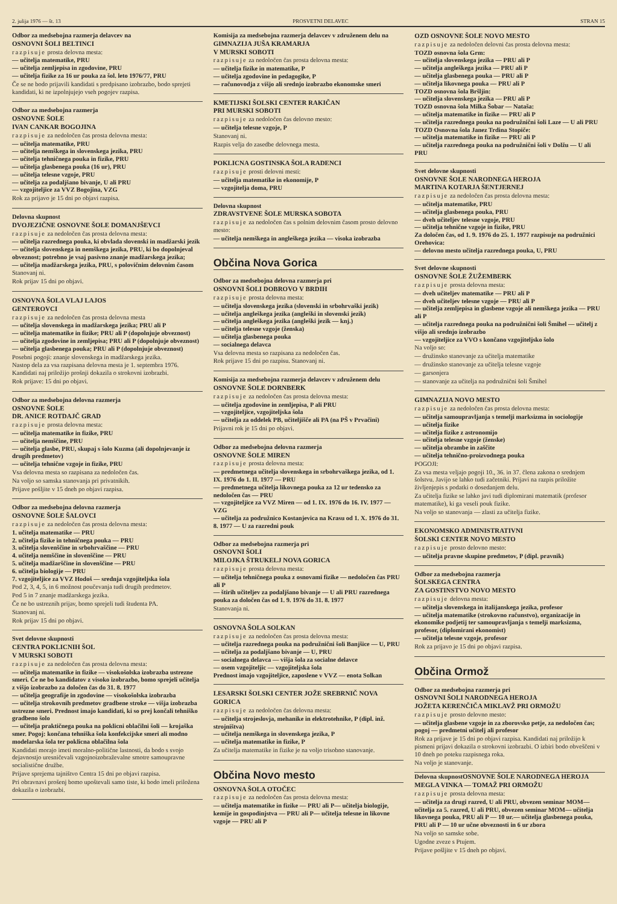2. julija 1976 — št. 13 PROSVETNI DELAVEC STRAN 15
Odbor za medsebojna razmerja delavcev na
OSNOVNI ŠOLI BELTINCI
razpisuje prosta delovna mesta:
— učitelja matematike, PRU
— učitelja zemljepisa in zgodovine, PRU
— učitelja fizike za 16 ur pouka za šol. leto 1976/77, PRU
Če se ne bodo prijavili kandidati s predpisano izobrazbo, bodo sprejeti kandidati, ki ne izpolnjujejo vseh pogojev razpisa.
Odbor za medsebojna razmerja
OSNOVNE ŠOLE
IVAN CANKAR BOGOJINA
razpisuje za nedoločen čas prosta delovna mesta:
— učitelja matematike, PRU
— učitelja nemškega in slovenskega jezika, PRU
— učitelja tehničnega pouka in fizike, PRU
— učitelja glasbenega pouka (16 ur), PRU
— učitelja telesne vzgoje, PRU
— učitelja za podaljšano bivanje, U ali PRU
— vzgojiteljice za VVZ Bogojina, VZG
Rok za prijavo je 15 dni po objavi razpisa.
Delovna skupnost
DVOJEZIČNE OSNOVNE ŠOLE DOMANJŠEVCI
razpisuje za nedoločen čas prosta delovna mesta:
— učitelja razrednega pouka, ki obvlada slovenski in madžarski jezik
— učitelja slovenskega in nemškega jezika, PRU, ki bo dopolnjeval obveznost; potrebno je vsaj pasivno znanje madžarskega jezika;
— učitelja madžarskega jezika, PRU, s polovičnim delovnim časom
Stanovanj ni.
Rok prijav 15 dni po objavi.
OSNOVNA ŠOLA VLAJ LAJOS
GENTEROVCI
razpisuje za nedoločen čas prosta delovna mesta
— učitelja slovenskega in madžarskega jezika; PRU ali P
— učitelja matematike in fizike; PRU ali P (dopolnjuje obveznost)
— učitelja zgodovine in zemljepisa; PRU ali P (dopolnjuje obveznost)
— učitelja glasbenega pouka; PRU ali P (dopolnjuje obveznost)
Posebni pogoji: znanje slovenskega in madžarskega jezika.
Nastop dela za vsa razpisana delovna mesta je 1. septembra 1976. Kandidati naj priložijo prošnji dokazila o strokovni izobrazbi.
Rok prijave: 15 dni po objavi.
Odbor za medsebojna delovna razmerja
OSNOVNE ŠOLE
DR. ANICE ROTDAJČ GRAD
razpisuje prosta delovna mesta:
— učitelja matematike in fizike, PRU
— učitelja nemščine, PRU
— učitelja glasbe, PRU, skupaj s šolo Kuzma (ali dopolnjevanje iz drugih predmetov)
— učitelja tehnične vzgoje in fizike, PRU
Vsa delovna mesta so razpisana za nedoločen čas.
Na voljo so samska stanovanja pri privatnikih.
Prijave pošljite v 15 dneh po objavi razpisa.
Odbor za medsebojna delovna razmerja
OSNOVNE ŠOLE ŠALOVCI
razpisuje za nedoločen čas prosta delovna mesta:
1. učitelja matematike — PRU
2. učitelja fizike in tehničnega pouka — PRU
3. učitelja slovenščine in srbohrvaščine — PRU
4. učitelja nemščine in slovenščine — PRU
5. učitelja madžarščine in slovenščine — PRU
6. učitelja biologije — PRU
7. vzgojiteljice za VVZ Hodoš — srednja vzgojiteljska šola
Pod 2, 3, 4, 5, in 6 možnost poučevanja tudi drugih predmetov.
Pod 5 in 7 znanje madžarskega jezika.
Če ne bo ustreznih prijav, bomo sprejeli tudi študenta PA.
Stanovanj ni.
Rok prijav 15 dni po objavi.
Svet delovne skupnosti
CENTRA POKLICNIH ŠOL
V MURSKI SOBOTI
razpisuje za nedoločen čas prosta delovna mesta:
— učitelja matematike in fizike — visokošolska izobrazba ustrezne smeri. Če ne bo kandidatov z visoko izobrazbo, bomo sprejeli učitelja z višjo izobrazbo za določen čas do 31. 8. 1977
— učitelja geografije in zgodovine — visokošolska izobrazba
— učitelja strokovnih predmetov gradbene stroke — višja izobrazba ustrezne smeri. Prednost imajo kandidati, ki so prej končali tehniško gradbeno šolo
— učitelja praktičnega pouka na poklicni oblačilni šoli — krojaška smer. Pogoj: končana tehniška šola konfekcijske smeri ali modno modelarska šola ter poklicna oblačilna šola
Kandidati morajo imeti moralno-politične lastnosti, da bodo s svojo dejavnostjo uresničevali vzgojnoizobraževalne smotre samoupravne socialistične družbe.
Prijave sprejema tajništvo Centra 15 dni po objavi razpisa.
Pri obravnavi prošenj bomo upoštevali samo tiste, ki bodo imeli priložena dokazila o izobrazbi.
Komisija za medsebojna razmerja delavcev v združenem delu na
GIMNAZIJA JUŠA KRAMARJA
V MURSKI SOBOTI
razpisuje za nedoločen čas prosta delovna mesta:
— učitelja fizike in matematike, P
— učitelja zgodovine in pedagogike, P
— računovodja z višjo ali srednjo izobrazbo ekonomske smeri
KMETIJSKI ŠOLSKI CENTER RAKIČAN
PRI MURSKI SOBOTI
razpisuje za nedoločen čas delovno mesto:
— učitelja telesne vzgoje, P
Stanovanj ni.
Razpis velja do zasedbe delovnega mesta.
POKLICNA GOSTINSKA ŠOLA RADENCI
razpisuje prosti delovni mesti:
— učitelja matematike in ekonomije, P
— vzgojitelja doma, PRU
Delovna skupnost
ZDRAVSTVENE ŠOLE MURSKA SOBOTA
razpisuje za nedoločen čas s polnim delovnim časom prosto delovno mesto:
— učitelja nemškega in angleškega jezika — visoka izobrazba
Občina Nova Gorica
Odbor za medsebojna delovna razmerja pri
OSNOVNI ŠOLI DOBROVO V BRDIH
razpisuje prosta delovna mesta:
— učitelja slovenskega jezika (slovenski in srbohrvaški jezik)
— učitelja angleškega jezika (angleški in slovenski jezik)
— učitelja angleškega jezika (angleški jezik — knj.)
— učitelja telesne vzgoje (ženska)
— učitelja glasbenega pouka
— socialnega delavca
Vsa delovna mesta so razpisana za nedoločen čas.
Rok prijave 15 dni po razpisu. Stanovanj ni.
Komisija za medsebojna razmerja delavcev v združenem delu
OSNOVNE ŠOLE DORNBERK
razpisuje za nedoločen čas prosta delovna mesta:
— učitelja zgodovine in zemljepisa, P ali PRU
— vzgojiteljice, vzgojiteljska šola
— učitelja za oddelek PB, učiteljišče ali PA (na PŠ v Prvačini)
Prijavni rok je 15 dni po objavi.
Odbor za medsebojna delovna razmerja
OSNOVNE ŠOLE MIREN
razpisuje prosta delovna mesta:
— predmetnega učitelja slovenskega in srbohrvaškega jezika, od 1. IX. 1976 do 1. II. 1977 — PRU
— predmetnega učitelja likovnega pouka za 12 ur tedensko za nedoločen čas — PRU
— vzgojiteljice za VVZ Miren — od 1. IX. 1976 do 16. IV. 1977 — VZG
— učitelja za podružnico Kostanjevica na Krasu od 1. X. 1976 do 31. 8. 1977 — U za razredni pouk
Odbor za medsebojna razmerja pri
OSNOVNI ŠOLI
MILOJKA ŠTRUKELJ NOVA GORICA
razpisuje prosta delovna mesta:
— učitelja tehničnega pouka z osnovami fizike — nedoločen čas PRU ali P
— štirih učiteljev za podaljšano bivanje — U ali PRU razrednega pouka za določen čas od 1. 9. 1976 do 31. 8. 1977
Stanovanja ni.
OSNOVNA ŠOLA SOLKAN
razpisuje za nedoločen čas prosta delovna mesta:
— učitelja razrednega pouka na podružnični šoli Banjšice — U, PRU
— učitelja za podaljšano bivanje — U, PRU
— socialnega delavca — višja šola za socialne delavce
— osem vzgojiteljic — vzgojiteljska šola
Prednost imajo vzgojiteljice, zaposlene v VVZ — enota Solkan
LESARSKI ŠOLSKI CENTER JOŽE SREBRNIČ NOVA GORICA
razpisuje za nedoločen čas delovna mesta:
— učitelja strojeslovja, mehanike in elektrotehnike, P (dipl. inž. strojništva)
— učitelja nemškega in slovenskega jezika, P
— učitelja matematike in fizike, P
Za učitelja matematike in fizike je na voljo trisobno stanovanje.
Občina Novo mesto
OSNOVNA ŠOLA OTOČEC
razpisuje za nedoločen čas prosta delovna mesta:
— učitelja matematike in fizike — PRU ali P— učitelja biologije, kemije in gospodinjstva — PRU ali P— učitelja telesne in likovne vzgoje — PRU ali P
OZD OSNOVNE ŠOLE NOVO MESTO
razpisuje za nedoločen delovni čas prosta delovna mesta:
TOZD osnovna šola Grm:
— učitelja slovenskega jezika — PRU ali P
— učitelja angleškega jezika — PRU ali P
— učitelja glasbenega pouka — PRU ali P
— učitelja likovnega pouka — PRU ali P
TOZD osnovna šola Bršljin:
— učitelja slovenskega jezika — PRU ali P
TOZD osnovna šola Milka Šobar — Nataša:
— učitelja matematike in fizike — PRU ali P
— učitelja razrednega pouka na podružnični šoli Laze — U ali PRU
TOZD Osnovna šola Janez Trdina Stopiče:
— učitelja matematike in fizike — PRU ali P
— učitelja razrednega pouka na podružnični šoli v Dolžu — U ali PRU
Svet delovne skupnosti
OSNOVNE ŠOLE NARODNEGA HEROJA
MARTINA KOTARJA ŠENTJERNEJ
razpisuje za nedoločen čas prosta delovna mesta:
— učitelja matematike, PRU
— učitelja glasbenega pouka, PRU
— dveh učiteljev telesne vzgoje, PRU
— učitelja tehnične vzgoje in fizike, PRU
Za določen čas, od 1. 9. 1976 do 25. 1. 1977 razpisuje na podružnici Orehovica:
— delovno mesto učitelja razrednega pouka, U, PRU
Svet delovne skupnosti
OSNOVNE ŠOLE ŽUŽEMBERK
razpisuje prosta delovna mesta:
— dveh učiteljev matematike — PRU ali P
— dveh učiteljev telesne vzgoje — PRU ali P
— učitelja zemljepisa in glasbene vzgoje ali nemškega jezika — PRU ali P
— učitelja razrednega pouka na podružnični šoli Šmihel — učitelj z višjo ali srednjo izobrazbo
— vzgojiteljice za VVO s končano vzgojiteljsko šolo
Na voljo so:
— družinsko stanovanje za učitelja matematike
— družinsko stanovanje za učitelja telesne vzgoje
— garsonjera
— stanovanje za učitelja na podružnični šoli Šmihel
GIMNAZIJA NOVO MESTO
razpisuje za nedoločen čas prosta delovna mesta:
— učitelja samoupravljanja s temelji marksizma in sociologije
— učitelja fizike
— učitelja fizike z astronomijo
— učitelja telesne vzgoje (ženske)
— učitelja obrambe in zaščite
— učitelja tehnično-proizvodnega pouka
POGOJI:
Za vsa mesta veljajo pogoji 10., 36. in 37. člena zakona o srednjem šolstvu. Javijo se lahko tudi začetniki. Prijavi na razpis priložite življenjepis s podatki o dosedanjem delu.
Za učitelja fizike se lahko javi tudi diplomirani matematik (profesor matematike), ki ga veseli pouk fizike.
Na voljo so stanovanja — zlasti za učitelja fizike.
EKONOMSKO ADMINISTRATIVNI
ŠOLSKI CENTER NOVO MESTO
razpisuje prosto delovno mesto:
— učitelja pravne skupine predmetov, P (dipl. pravnik)
Odbor za medsebojna razmerja
ŠOLSKEGA CENTRA
ZA GOSTINSTVO NOVO MESTO
razpisuje delovna mesta:
— učitelja slovenskega in italijanskega jezika, profesor
— učitelja matematike (strokovno računstvo), organizacije in ekonomike podjetij ter samoupravljanja s temelji marksizma, profesor, (diplomirani ekonomist)
— učitelja telesne vzgoje, profesor
Rok za prijavo je 15 dni po objavi razpisa.
Občina Ormož
Odbor za medsebojna razmerja pri
OSNOVNI ŠOLI NARODNEGA HEROJA
JOŽETA KERENČIČA MIKLAVŽ PRI ORMOŽU
razpisuje prosto delovno mesto:
— učitelja glasbene vzgoje in za zborovsko petje, za nedoločen čas; pogoj — predmetni učitelj ali profesor
Rok za prijave je 15 dni po objavi razpisa. Kandidati naj priložijo k pismeni prijavi dokazila o strokovni izobrazbi. O izbiri bodo obveščeni v 10 dneh po poteku razpisnega roka.
Na voljo je stanovanje.
Delovna skupnost OSNOVNE ŠOLE NARODNEGA HEROJA
MEGLA VINKA — TOMAŽ PRI ORMOŽU
razpisuje prosta delovna mesta:
— učitelja za drugi razred, U ali PRU, obvezen seminar MOM— učitelja za 5. razred, U ali PRU, obvezen seminar MOM— učitelja likovnega pouka, PRU ali P — 10 ur.— učitelja glasbenega pouka, PRU ali P — 10 ur učne obveznosti in 6 ur zbora
Na voljo so samske sobe.
Ugodne zveze s Ptujem.
Prijave pošljite v 15 dneh po objavi.